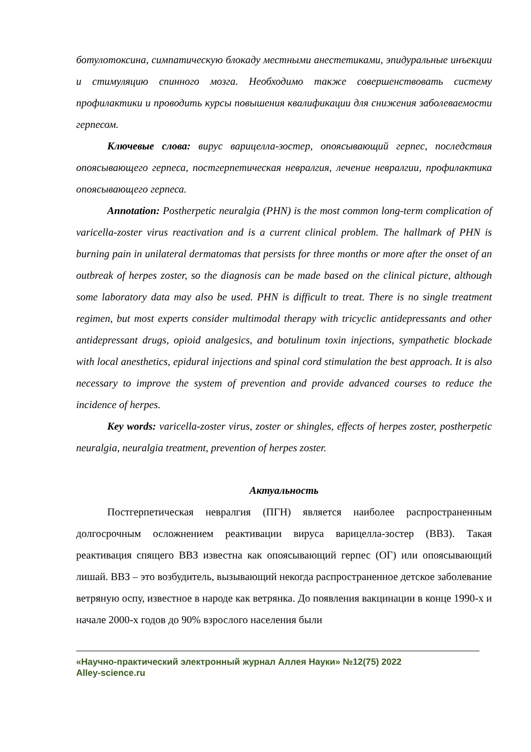ботулотоксина, симпатическую блокаду местными анестетиками, эпидуральные инъекции и стимуляцию спинного мозга. Необходимо также совершенствовать систему профилактики и проводить курсы повышения квалификации для снижения заболеваемости герпесом.
Ключевые слова: вирус варицелла-зостер, опоясывающий герпес, последствия опоясывающего герпеса, постгерпетическая невралгия, лечение невралгии, профилактика опоясывающего герпеса.
Annotation: Postherpetic neuralgia (PHN) is the most common long-term complication of varicella-zoster virus reactivation and is a current clinical problem. The hallmark of PHN is burning pain in unilateral dermatomas that persists for three months or more after the onset of an outbreak of herpes zoster, so the diagnosis can be made based on the clinical picture, although some laboratory data may also be used. PHN is difficult to treat. There is no single treatment regimen, but most experts consider multimodal therapy with tricyclic antidepressants and other antidepressant drugs, opioid analgesics, and botulinum toxin injections, sympathetic blockade with local anesthetics, epidural injections and spinal cord stimulation the best approach. It is also necessary to improve the system of prevention and provide advanced courses to reduce the incidence of herpes.
Key words: varicella-zoster virus, zoster or shingles, effects of herpes zoster, postherpetic neuralgia, neuralgia treatment, prevention of herpes zoster.
Актуальность
Постгерпетическая невралгия (ПГН) является наиболее распространенным долгосрочным осложнением реактивации вируса варицелла-зостер (ВВЗ). Такая реактивация спящего ВВЗ известна как опоясывающий герпес (ОГ) или опоясывающий лишай. ВВЗ – это возбудитель, вызывающий некогда распространенное детское заболевание ветряную оспу, известное в народе как ветрянка. До появления вакцинации в конце 1990-х и начале 2000-х годов до 90% взрослого населения были
«Научно-практический электронный журнал Аллея Науки» №12(75) 2022
Alley-science.ru